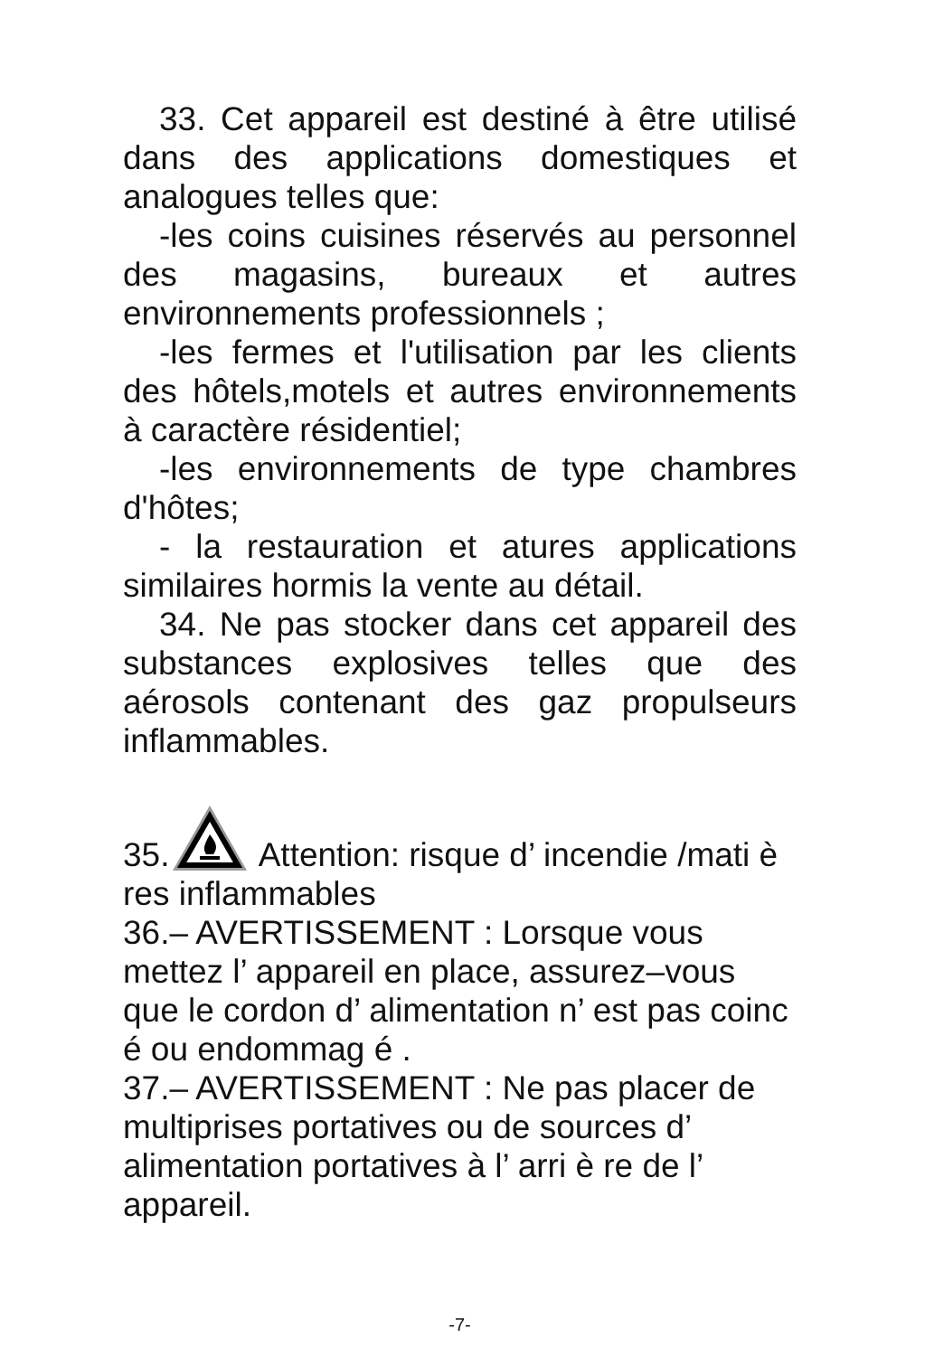33. Cet appareil est destiné à être utilisé dans des applications domestiques et analogues telles que:
-les coins cuisines réservés au personnel des magasins, bureaux et autres environnements professionnels ;
-les fermes et l'utilisation par les clients des hôtels,motels et autres environnements à caractère résidentiel;
-les environnements de type chambres d'hôtes;
- la restauration et atures applications similaires hormis la vente au détail.
34. Ne pas stocker dans cet appareil des substances explosives telles que des aérosols contenant des gaz propulseurs inflammables.
35. Attention: risque d’ incendie /mati è res inflammables
36.– AVERTISSEMENT : Lorsque vous mettez l’ appareil en place, assurez–vous que le cordon d’ alimentation n’ est pas coinc é ou endommag é .
37.– AVERTISSEMENT : Ne pas placer de multiprises portatives ou de sources d’ alimentation portatives à l’ arri è re de l’ appareil.
-7-